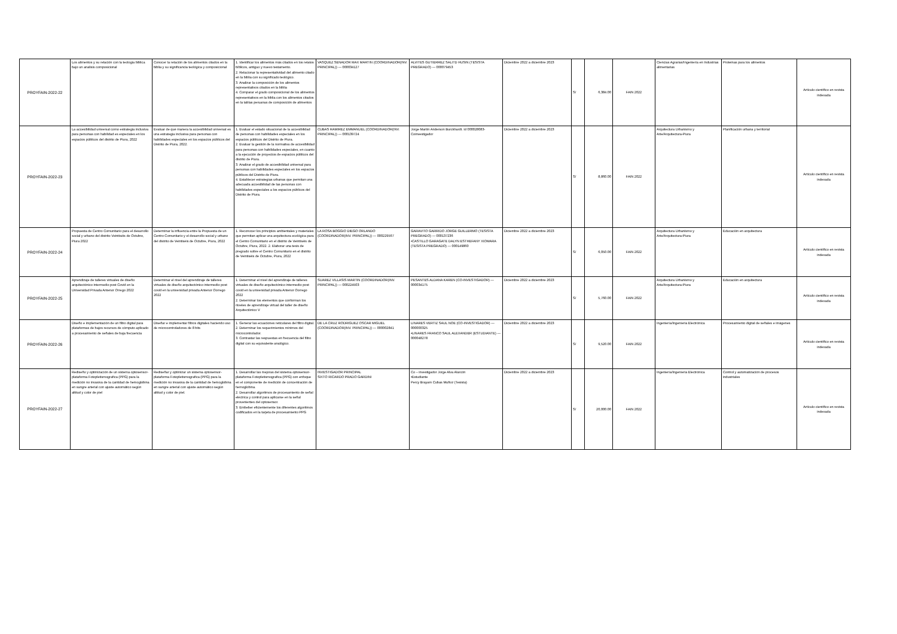| PROYFAIN-2022-22 | Los alimentos y su relación con la teologia biblica bajo un analisis composicional | Conocer la relación de los alimentos citados en la biblia y su significancia teológica y composicional | 1. Identificar los alimentos más citados en los relatos bíblicos, antiguo y nuevo testamento. 2. Relacionar la representatividad del alimento citado en la biblia con su significado teológico. 3. Analizar la composición de los alimentos representativos citados en la biblia 4. Comparar el grado composicional de los alimentos representativos en la biblia con los alimentos citados en la tablas peruanas de composición de alimentos | VASQUEZ SENADOR MAX MARTIN (COORDINADOR(INV. PRINCIPAL)) — 000034127 | ALVITES GUTIERREZ SALITD HUSIN (TESISTA PREGRADO) — 000079453 | Diciembre 2022 a diciembre 2023 | S/ | 6,384.00 | FAIN 2022 | Ciencias Agrarias/Ingeniería en Industrias alimentarias | Proteinas para los alimentos | Artículo científico en revista indexada |
| PROYFAIN-2022-23 | La accesibilidad universal como estrategia inclusiva para personas con habilidad es especiales en los espacios públicos del distrito de Piura, 2022 | Evaluar de qué manera la accesibilidad universal es una estrategia inclusiva para personas con habilidades especiales en los espacios públicos del Distrito de Piura, 2022. | 1. Evaluar el estado situacional de la accesibilidad de personas con habilidades especiales en los espacios públicos del Distrito de Piura. 2. Evaluar la gestión de la normativa de accesibilidad para personas con habilidades especiales, en cuanto a la ejecución de proyectos de espacios públicos del distrito de Piura. 3. Analizar el grado de accesibilidad universal para personas con habilidades especiales en los espacios públicos del Distrito de Piura. 4. Establecer estrategias urbanas que permitan una adecuada accesibilidad de las personas con habilidades especiales a los espacios públicos del Distrito de Piura. | CUBAS RAMIREZ EMMANUEL (COORDINADOR(INV. PRINCIPAL)) — 000139724 | Jorge Martín Anderson Burckhardt. Id 000028083-Coinvestigador | Diciembre 2022 a diciembre 2023 | S/ | 8,860.00 | FAIN 2022 | Arquitectura Urbanismo y Arte/Arquitectura-Piura | Planificación urbana y territorial | Artículo científico en revista indexada |
| PROYFAIN-2022-24 | Propuesta de Centro Comunitario para el desarrollo social y urbano del distrito Veintiséis de Octubre, Piura 2022 | Determinar la influencia entre la Propuesta de un Centro Comunitario y el desarrollo social y urbano del distrito de Veintiséis de Octubre, Piura, 2022 | 1. Reconocer los principios ambientales y materiales que permitan aplicar una arquitectura ecológica para el Centro Comunitario en el distrito de Veintiséis de Octubre, Piura, 2022. 2. Elaborar una tesis de pregrado sobre el Centro Comunitario en el distrito de Veintiséis de Octubre, Piura, 2022 | LA ROSA BOGGIO DIEGO ORLANDO (COORDINADOR(INV. PRINCIPAL)) — 000229567 | GARAVITO GARRIDO JORGE GUILLERMO (TESISTA PREGRADO) — 000137236 •CASTILLO GARAGATE DALYN ESTHEFANY XIOMARA (TESISTA PREGRADO) — 000149860 | Diciembre 2022 a diciembre 2023 | S/ | 6,050.00 | FAIN 2022 | Arquitectura Urbanismo y Arte/Arquitectura-Piura | Educación en arquitectura | Artículo científico en revista indexada |
| PROYFAIN-2022-25 | Aprendizaje de talleres virtuales de diseño arquitectónico intermedio post Covid en la Universidad Privada Antenor Orrego 2022 | Determinar el nivel del aprendizaje de talleres virtuales de diseño arquitectónico intermedio post covid en la universidad privada Antenor Oorrego 2022 | 1. Determinar el nivel del aprendizaje de talleres virtuales de diseño arquitectónico intermedio post covid en la universidad privada Antenor Oorrego 2022 2. Determinar los elementos que conforman los niveles de aprendizaje virtual del taller de diseño Arquitectónico V | SUAREZ VILLASIS MARTIN (COORDINADOR(INV. PRINCIPAL)) — 000224503 | PESANTES ALDANA KAREN (CO-INVESTIGADOR) — 000034175 | Diciembre 2022 a diciembre 2023 | S/ | 5,760.00 | FAIN 2022 | Arquitectura Urbanismo y Arte/Arquitectura-Piura | Educación en arquitectura | Artículo científico en revista indexada |
| PROYFAIN-2022-26 | Diseño e implementación de un filtro digital para plataformas de bajos recursos de cómputo aplicado a procesamiento de señales de baja frecuencia | Diseñar e implementar filtros digitales haciendo uso de microcontroladores de 8 bits | 1. Generar las ecuaciones reticulares del filtro digital. 2. Determinar los requerimientos mínimos del microcontrolador. 3. Contrastar las respuestas en frecuencia del filtro digital con su equivalente analógico. | DE LA CRUZ RODRIGUEZ OSCAR MIGUEL (COORDINADOR(INV. PRINCIPAL)) — 000002841 | LINARES VERTIZ SAUL NOE (CO-INVESTIGADOR) — 000000325 •LINARES FRANCO SAUL ALEXANDER (ESTUDIANTE) — 000048278 | Diciembre 2022 a diciembre 2023 | S/ | 9,520.00 | FAIN 2022 | Ingeniería/Ingeniería Electrónica | Procesamiento digital de señales e imágenes | Artículo científico en revista indexada |
| PROYFAIN-2022-27 | Rediseño y optimización de un sistema optosensor-plataforma Fotopletismografica (PPG) para la medición no invasiva de la cantidad de hemoglobina en sangre arterial con ajuste automático según altitud y color de piel | Rediseñar y optimizar un sistema optosensor-plataforma Fotopletismografica (PPG) para la medición no invasiva de la cantidad de hemoglobina en sangre arterial con ajuste automático según altitud y color de piel. | 1. Desarrollar las mejoras del sistema optosensor-plataforma Fotopletismografica (PPG) con enfoque en el componente de medición de concentración de hemoglobina. 2. Desarrollar algoritmos de procesamiento de señal eléctrica y control para aplicarse en la señal provenientes del optosensor. 3. Embeber eficientemente los diferentes algoritmos codificados en la tarjeta de procesamiento PPG | INVESTIGADOR PRINCIPAL SIXTO RICARDO PRADO GARDINI | Co – investigador Jorge Alva Alarcón •Estudiante Percy Brayam Cubas Muñoz (Tesista) | Diciembre 2022 a diciembre 2023 | S/ | 20,000.00 | FAIN 2022 | Ingeniería/Ingeniería Electrónica | Control y automatización de procesos industriales | Artículo científico en revista indexada |